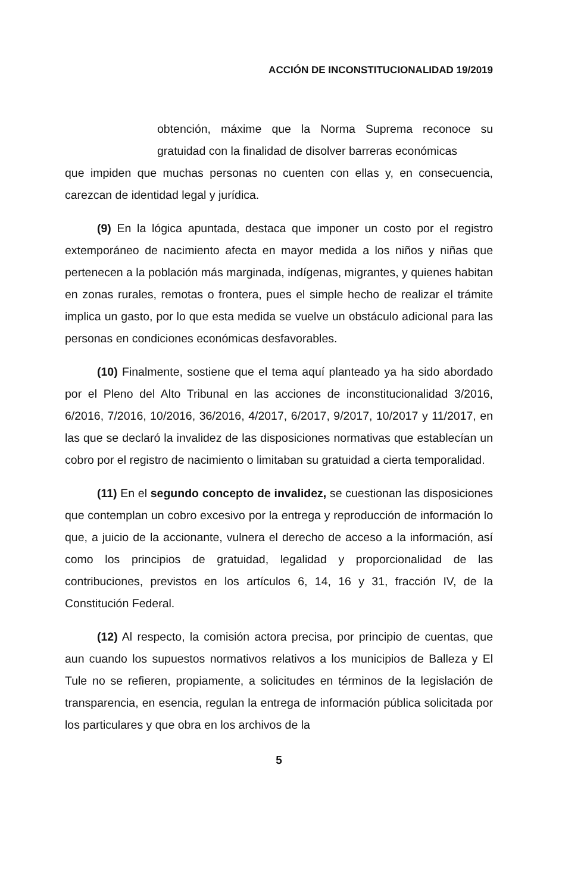ACCIÓN DE INCONSTITUCIONALIDAD 19/2019
obtención, máxime que la Norma Suprema reconoce su gratuidad con la finalidad de disolver barreras económicas
que impiden que muchas personas no cuenten con ellas y, en consecuencia, carezcan de identidad legal y jurídica.
(9) En la lógica apuntada, destaca que imponer un costo por el registro extemporáneo de nacimiento afecta en mayor medida a los niños y niñas que pertenecen a la población más marginada, indígenas, migrantes, y quienes habitan en zonas rurales, remotas o frontera, pues el simple hecho de realizar el trámite implica un gasto, por lo que esta medida se vuelve un obstáculo adicional para las personas en condiciones económicas desfavorables.
(10) Finalmente, sostiene que el tema aquí planteado ya ha sido abordado por el Pleno del Alto Tribunal en las acciones de inconstitucionalidad 3/2016, 6/2016, 7/2016, 10/2016, 36/2016, 4/2017, 6/2017, 9/2017, 10/2017 y 11/2017, en las que se declaró la invalidez de las disposiciones normativas que establecían un cobro por el registro de nacimiento o limitaban su gratuidad a cierta temporalidad.
(11) En el segundo concepto de invalidez, se cuestionan las disposiciones que contemplan un cobro excesivo por la entrega y reproducción de información lo que, a juicio de la accionante, vulnera el derecho de acceso a la información, así como los principios de gratuidad, legalidad y proporcionalidad de las contribuciones, previstos en los artículos 6, 14, 16 y 31, fracción IV, de la Constitución Federal.
(12) Al respecto, la comisión actora precisa, por principio de cuentas, que aun cuando los supuestos normativos relativos a los municipios de Balleza y El Tule no se refieren, propiamente, a solicitudes en términos de la legislación de transparencia, en esencia, regulan la entrega de información pública solicitada por los particulares y que obra en los archivos de la
5